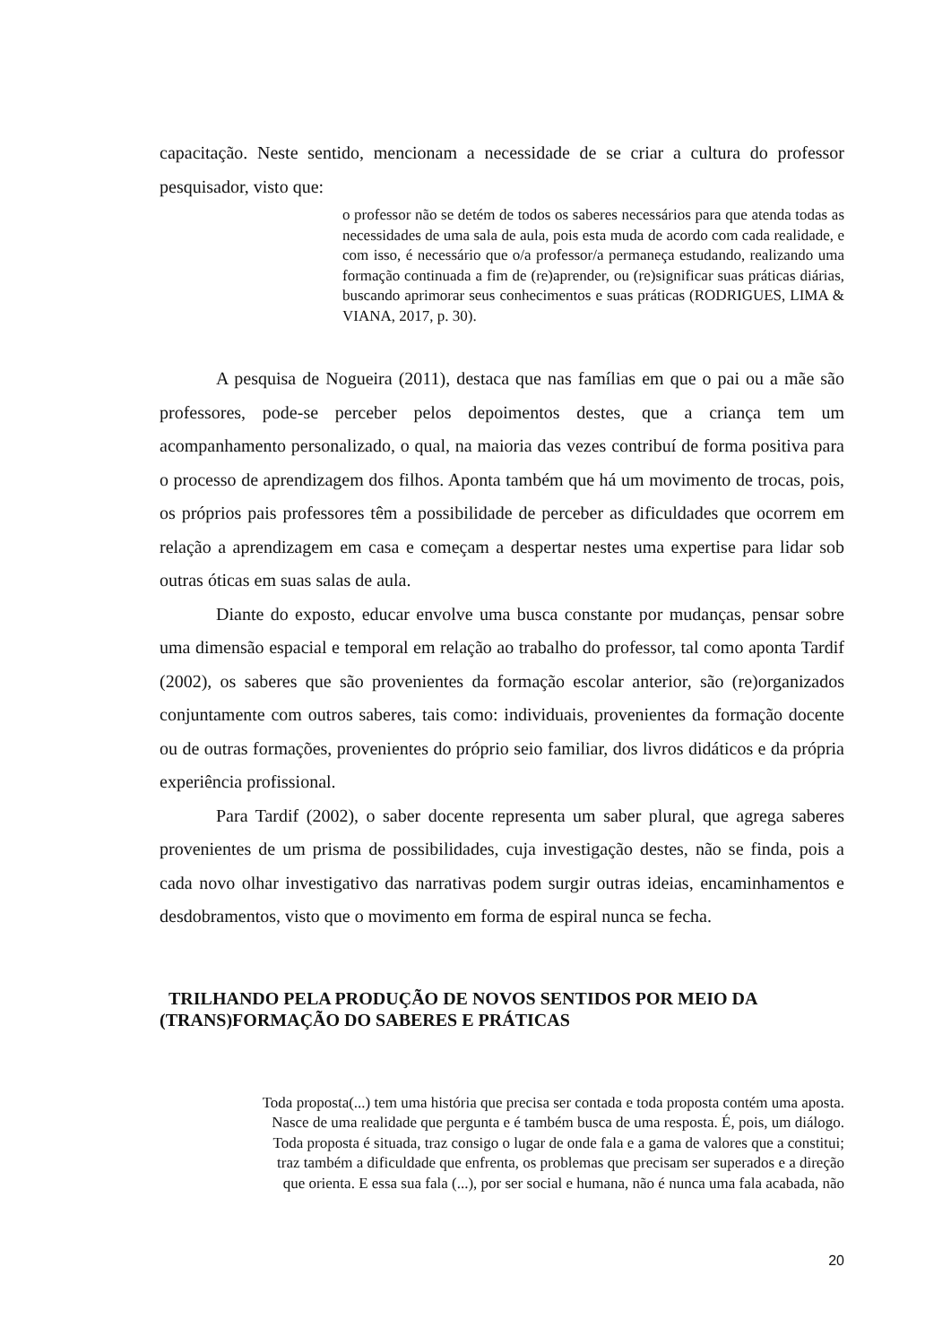capacitação. Neste sentido, mencionam a necessidade de se criar a cultura do professor pesquisador, visto que:
o professor não se detém de todos os saberes necessários para que atenda todas as necessidades de uma sala de aula, pois esta muda de acordo com cada realidade, e com isso, é necessário que o/a professor/a permaneça estudando, realizando uma formação continuada a fim de (re)aprender, ou (re)significar suas práticas diárias, buscando aprimorar seus conhecimentos e suas práticas (RODRIGUES, LIMA & VIANA, 2017, p. 30).
A pesquisa de Nogueira (2011), destaca que nas famílias em que o pai ou a mãe são professores, pode-se perceber pelos depoimentos destes, que a criança tem um acompanhamento personalizado, o qual, na maioria das vezes contribuí de forma positiva para o processo de aprendizagem dos filhos. Aponta também que há um movimento de trocas, pois, os próprios pais professores têm a possibilidade de perceber as dificuldades que ocorrem em relação a aprendizagem em casa e começam a despertar nestes uma expertise para lidar sob outras óticas em suas salas de aula.
Diante do exposto, educar envolve uma busca constante por mudanças, pensar sobre uma dimensão espacial e temporal em relação ao trabalho do professor, tal como aponta Tardif (2002), os saberes que são provenientes da formação escolar anterior, são (re)organizados conjuntamente com outros saberes, tais como: individuais, provenientes da formação docente ou de outras formações, provenientes do próprio seio familiar, dos livros didáticos e da própria experiência profissional.
Para Tardif (2002), o saber docente representa um saber plural, que agrega saberes provenientes de um prisma de possibilidades, cuja investigação destes, não se finda, pois a cada novo olhar investigativo das narrativas podem surgir outras ideias, encaminhamentos e desdobramentos, visto que o movimento em forma de espiral nunca se fecha.
TRILHANDO PELA PRODUÇÃO DE NOVOS SENTIDOS POR MEIO DA (TRANS)FORMAÇÃO DO SABERES E PRÁTICAS
Toda proposta(...) tem uma história que precisa ser contada e toda proposta contém uma aposta.
Nasce de uma realidade que pergunta e é também busca de uma resposta. É, pois, um diálogo.
Toda proposta é situada, traz consigo o lugar de onde fala e a gama de valores que a constitui;
traz também a dificuldade que enfrenta, os problemas que precisam ser superados e a direção
que orienta. E essa sua fala (...), por ser social e humana, não é nunca uma fala acabada, não
20